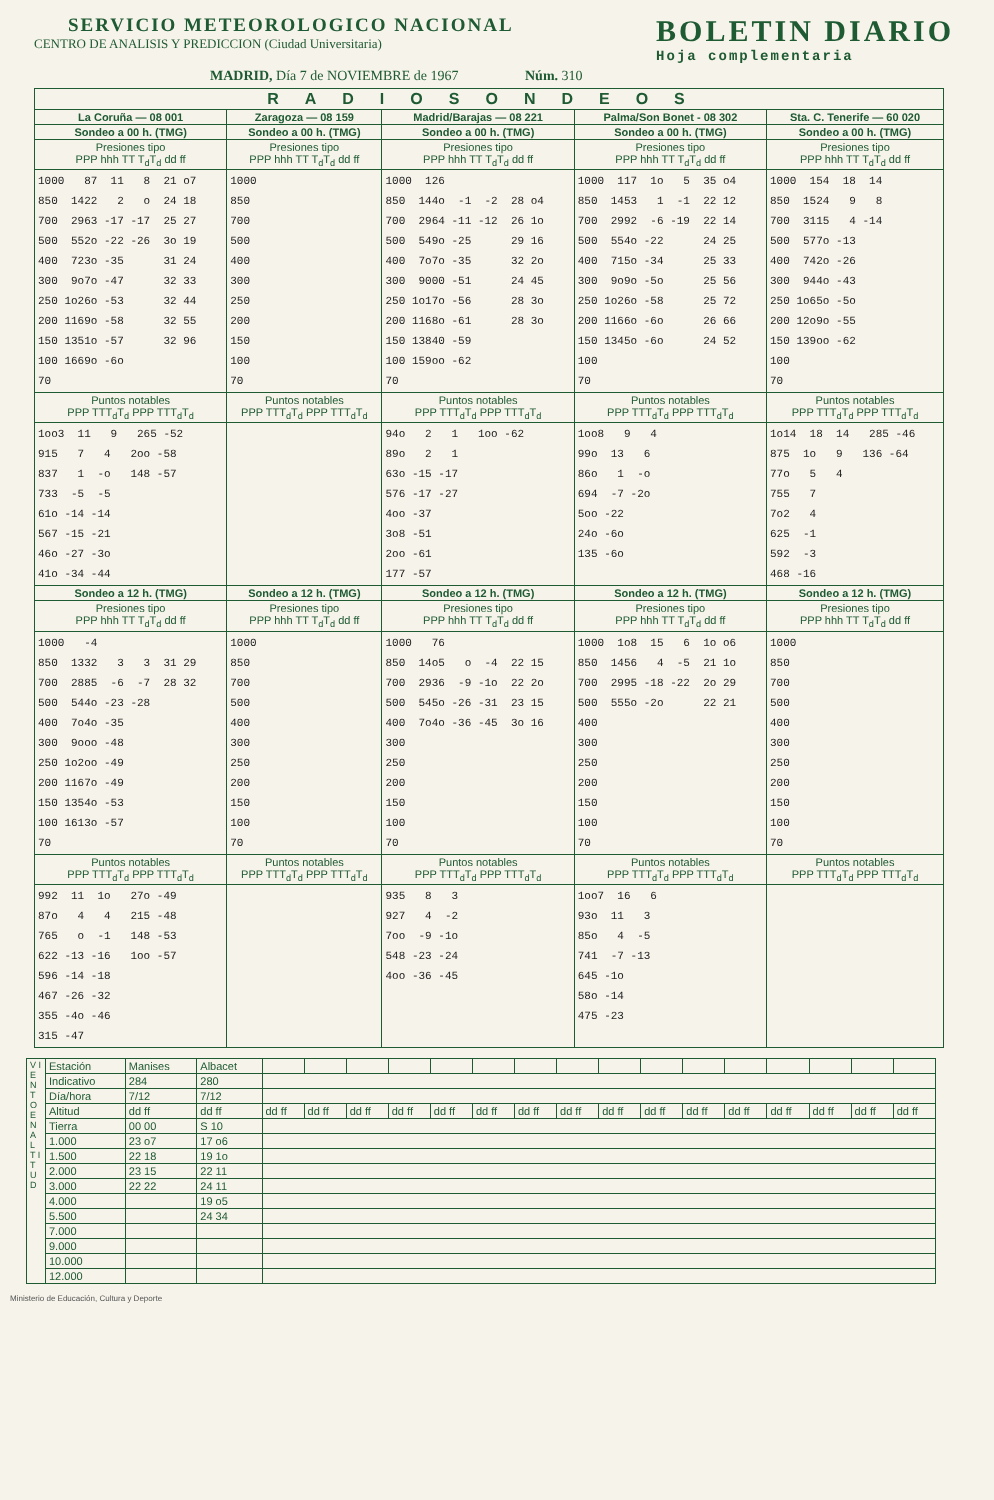SERVICIO METEOROLOGICO NACIONAL
CENTRO DE ANALISIS Y PREDICCION (Ciudad Universitaria)
BOLETIN DIARIO
Hoja complementaria
MADRID, Día 7 de NOVIEMBRE de 1967 Núm. 310
| RADIOSONDEOS | | | | |
| La Coruña — 08 001 | Zaragoza — 08 159 | Madrid/Barajas — 08 221 | Palma/Son Bonet - 08 302 | Sta. C. Tenerife — 60 020 |
| Sondeo a 00 h. (TMG) | Sondeo a 00 h. (TMG) | Sondeo a 00 h. (TMG) | Sondeo a 00 h. (TMG) | Sondeo a 00 h. (TMG) |
| Presiones tipo PPP hhh TT T<sub>d</sub>T<sub>d</sub> dd ff | Presiones tipo PPP hhh TT T<sub>d</sub>T<sub>d</sub> dd ff | Presiones tipo PPP hhh TT T<sub>d</sub>T<sub>d</sub> dd ff | Presiones tipo PPP hhh TT T<sub>d</sub>T<sub>d</sub> dd ff | Presiones tipo PPP hhh TT T<sub>d</sub>T<sub>d</sub> dd ff |
| 1000 87 11 8 21 o7 850 1422 2 o 24 18 700 2963 -17 -17 25 27 500 552o -22 -26 3o 19 400 723o -35 31 24 300 9o7o -47 32 33 250 1o26o -53 32 44 200 1169o -58 32 55 150 1351o -57 32 96 100 1669o -6o 70 | 1000 850 700 500 400 300 250 200 150 100 70 | 1000 126 850 144o -1 -2 28 o4 700 2964 -11 -12 26 1o 500 549o -25 29 16 400 7o7o -35 32 2o 300 9000 -51 24 45 250 1o17o -56 28 3o 200 1168o -61 28 3o 150 13840 -59 100 159oo -62 70 | 1000 117 1o 5 35 o4 850 1453 1 -1 22 12 700 2992 -6 -19 22 14 500 554o -22 24 25 400 715o -34 25 33 300 9o9o -5o 25 56 250 1o26o -58 25 72 200 1166o -6o 26 66 150 1345o -6o 24 52 100 70 | 1000 154 18 14 850 1524 9 8 700 3115 4 -14 500 577o -13 400 742o -26 300 944o -43 250 1o65o -5o 200 12o9o -55 150 139oo -62 100 70 |
| Puntos notables PPP TTT<sub>d</sub>T<sub>d</sub> PPP TTT<sub>d</sub>T<sub>d</sub> | Puntos notables PPP TTT<sub>d</sub>T<sub>d</sub> PPP TTT<sub>d</sub>T<sub>d</sub> | Puntos notables PPP TTT<sub>d</sub>T<sub>d</sub> PPP TTT<sub>d</sub>T<sub>d</sub> | Puntos notables PPP TTT<sub>d</sub>T<sub>d</sub> PPP TTT<sub>d</sub>T<sub>d</sub> | Puntos notables PPP TTT<sub>d</sub>T<sub>d</sub> PPP TTT<sub>d</sub>T<sub>d</sub> |
| 1oo3 11 9 265 -52 915 7 4 2oo -58 837 1 -o 148 -57 733 -5 -5 61o -14 -14 567 -15 -21 46o -27 -3o 41o -34 -44 | | 94o 2 1 1oo -62 89o 2 1 63o -15 -17 576 -17 -27 4oo -37 3o8 -51 2oo -61 177 -57 | 1oo8 9 4 99o 13 6 86o 1 -o 694 -7 -2o 5oo -22 24o -6o 135 -6o | 1o14 18 14 285 -46 875 1o 9 136 -64 77o 5 4 755 7 7o2 4 625 -1 592 -3 468 -16 |
| Sondeo a 12 h. (TMG) | Sondeo a 12 h. (TMG) | Sondeo a 12 h. (TMG) | Sondeo a 12 h. (TMG) | Sondeo a 12 h. (TMG) |
| Presiones tipo PPP hhh TT T<sub>d</sub>T<sub>d</sub> dd ff | Presiones tipo PPP hhh TT T<sub>d</sub>T<sub>d</sub> dd ff | Presiones tipo PPP hhh TT T<sub>d</sub>T<sub>d</sub> dd ff | Presiones tipo PPP hhh TT T<sub>d</sub>T<sub>d</sub> dd ff | Presiones tipo PPP hhh TT T<sub>d</sub>T<sub>d</sub> dd ff |
| 1000 -4 850 1332 3 3 31 29 700 2885 -6 -7 28 32 500 544o -23 -28 400 7o4o -35 300 9ooo -48 250 1o2oo -49 200 1167o -49 150 1354o -53 100 1613o -57 70 | 1000 850 700 500 400 300 250 200 150 100 70 | 1000 76 850 14o5 o -4 22 15 700 2936 -9 -1o 22 2o 500 545o -26 -31 23 15 400 7o4o -36 -45 3o 16 300 250 200 150 100 70 | 1000 1o8 15 6 1o o6 850 1456 4 -5 21 1o 700 2995 -18 -22 2o 29 500 555o -2o 22 21 400 300 250 200 150 100 70 | 1000 850 700 500 400 300 250 200 150 100 70 |
| Puntos notables PPP TTT<sub>d</sub>T<sub>d</sub> PPP TTT<sub>d</sub>T<sub>d</sub> | Puntos notables PPP TTT<sub>d</sub>T<sub>d</sub> PPP TTT<sub>d</sub>T<sub>d</sub> | Puntos notables PPP TTT<sub>d</sub>T<sub>d</sub> PPP TTT<sub>d</sub>T<sub>d</sub> | Puntos notables PPP TTT<sub>d</sub>T<sub>d</sub> PPP TTT<sub>d</sub>T<sub>d</sub> | Puntos notables PPP TTT<sub>d</sub>T<sub>d</sub> PPP TTT<sub>d</sub>T<sub>d</sub> |
| 992 11 1o 27o -49 87o 4 4 215 -48 765 o -1 148 -53 622 -13 -16 1oo -57 596 -14 -18 467 -26 -32 355 -4o -46 315 -47 | | 935 8 3 927 4 -2 7oo -9 -1o 548 -23 -24 4oo -36 -45 | 1oo7 16 6 93o 11 3 85o 4 -5 741 -7 -13 645 -1o 58o -14 475 -23 | |
| V I E N T O E N A L T I T U D | Estación | Manises | Albacet | | | | | | | | | | | | | | | | |
| | Indicativo | 284 | 280 | | | | | | | | | | | | | | | | |
| | Día/hora | 7/12 | 7/12 | | | | | | | | | | | | | | | | |
| | Altitud | dd ff | dd ff | dd ff | dd ff | dd ff | dd ff | dd ff | dd ff | dd ff | dd ff | dd ff | dd ff | dd ff | dd ff | dd ff | dd ff | dd ff | dd ff |
| | Tierra | 00 00 | S 10 | | | | | | | | | | | | | | | | |
| | 1.000 | 23 o7 | 17 o6 | | | | | | | | | | | | | | | | |
| | 1.500 | 22 18 | 19 1o | | | | | | | | | | | | | | | | |
| | 2.000 | 23 15 | 22 11 | | | | | | | | | | | | | | | | |
| | 3.000 | 22 22 | 24 11 | | | | | | | | | | | | | | | | |
| | 4.000 | | 19 o5 | | | | | | | | | | | | | | | | |
| | 5.500 | | 24 34 | | | | | | | | | | | | | | | | |
| | 7.000 | | | | | | | | | | | | | | | | | | |
| | 9.000 | | | | | | | | | | | | | | | | | | |
| | 10.000 | | | | | | | | | | | | | | | | | | |
| | 12.000 | | | | | | | | | | | | | | | | | | |
Ministerio de Educación, Cultura y Deporte